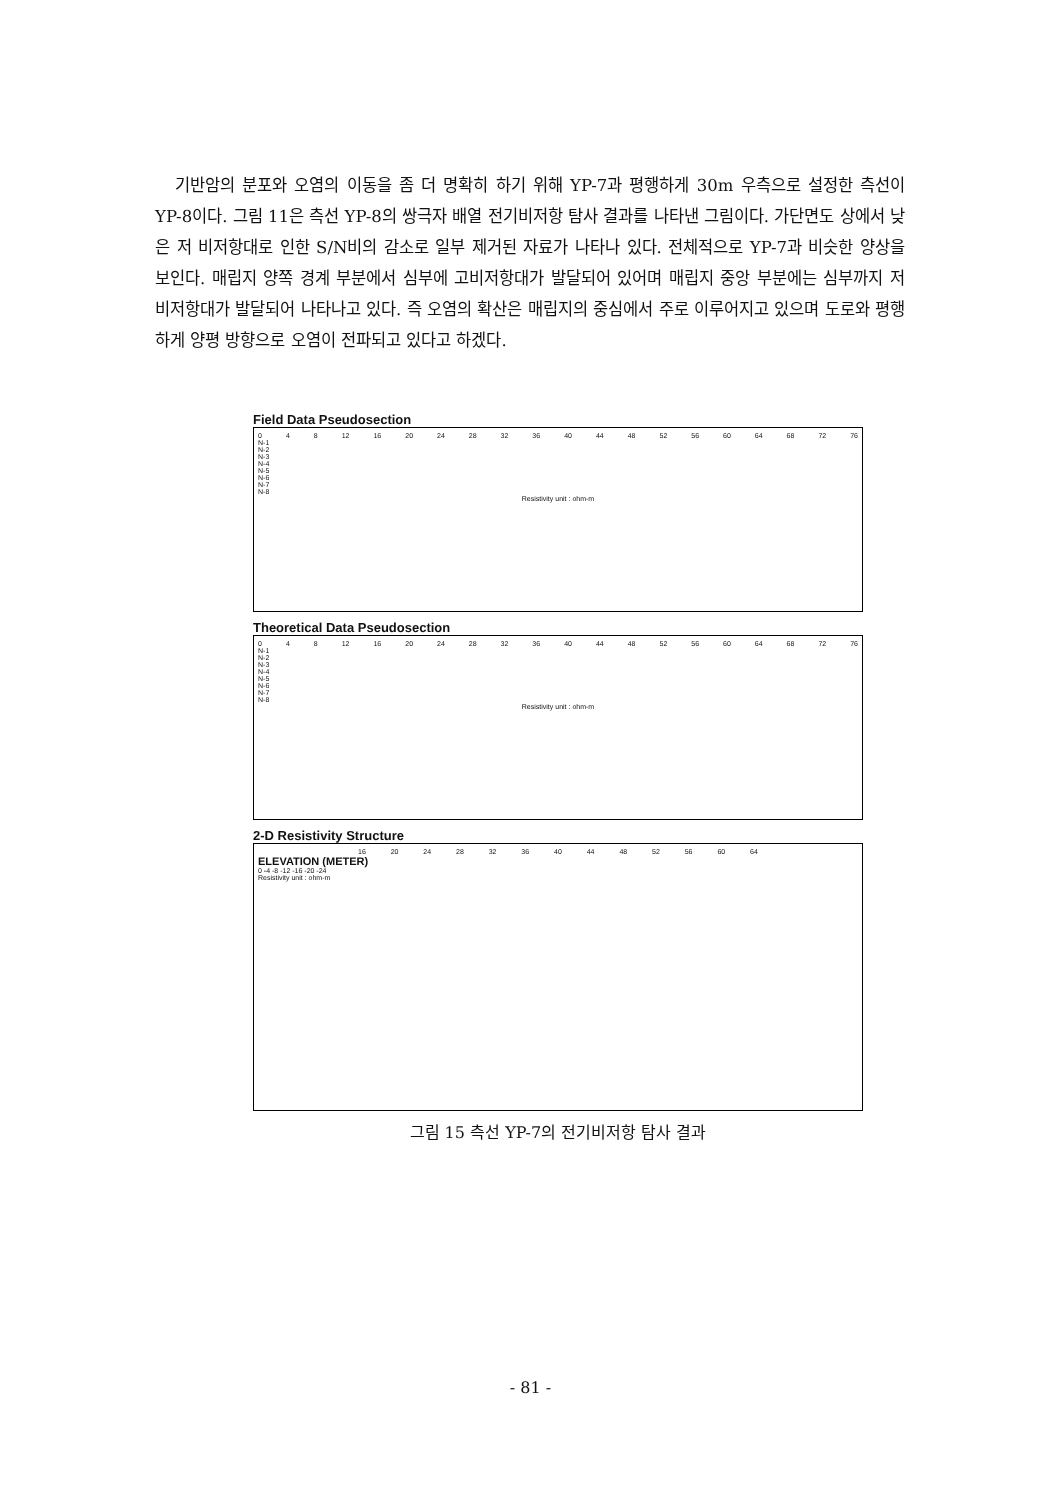기반암의 분포와 오염의 이동을 좀 더 명확히 하기 위해 YP-7과 평행하게 30m 우측으로 설정한 측선이 YP-8이다. 그림 11은 측선 YP-8의 쌍극자 배열 전기비저항 탐사 결과를 나타낸 그림이다. 가단면도 상에서 낮은 저 비저항대로 인한 S/N비의 감소로 일부 제거된 자료가 나타나 있다. 전체적으로 YP-7과 비슷한 양상을 보인다. 매립지 양쪽 경계 부분에서 심부에 고비저항대가 발달되어 있어며 매립지 중앙 부분에는 심부까지 저 비저항대가 발달되어 나타나고 있다. 즉 오염의 확산은 매립지의 중심에서 주로 이루어지고 있으며 도로와 평행하게 양평 방향으로 오염이 전파되고 있다고 하겠다.
Field Data Pseudosection
0 4 8 12 16 20 24 28 32 36 40 44 48 52 56 60 64 68 72 76
N-1
N-2
N-3
N-4
N-5
N-6
N-7
N-8
Resistivity unit : ohm-m
Theoretical Data Pseudosection
0 4 8 12 16 20 24 28 32 36 40 44 48 52 56 60 64 68 72 76
N-1
N-2
N-3
N-4
N-5
N-6
N-7
N-8
Resistivity unit : ohm-m
2-D Resistivity Structure
16 20 24 28 32 36 40 44 48 52 56 60 64
ELEVATION (METER)
0 -4 -8 -12 -16 -20 -24
Resistivity unit : ohm-m
그림 15 측선 YP-7의 전기비저항 탐사 결과
- 81 -